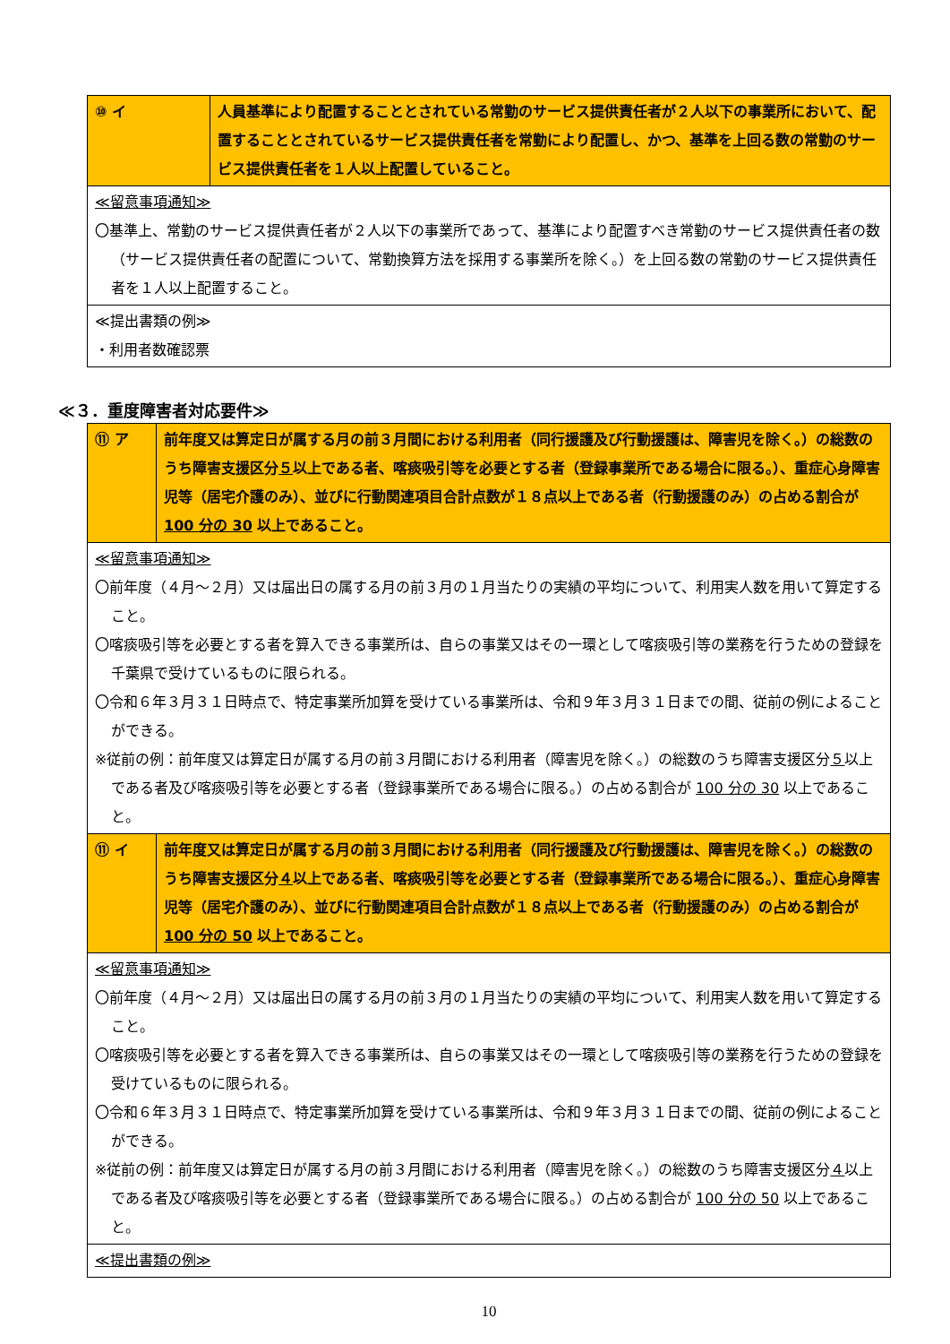| ⑩ イ | 人員基準により配置することとされている常勤のサービス提供責任者が２人以下の事業所において、配置することとされているサービス提供責任者を常勤により配置し、かつ、基準を上回る数の常勤のサービス提供責任者を１人以上配置していること。 |
| ≪留意事項通知≫ 〇基準上、常勤のサービス提供責任者が２人以下の事業所であって、基準により配置すべき常勤のサービス提供責任者の数（サービス提供責任者の配置について、常勤換算方法を採用する事業所を除く。）を上回る数の常勤のサービス提供責任者を１人以上配置すること。 | |
| ≪提出書類の例≫ ・利用者数確認票 | |
≪３．重度障害者対応要件≫
| ⑪ ア | 前年度又は算定日が属する月の前３月間における利用者（同行援護及び行動援護は、障害児を除く。）の総数のうち障害支援区分 ５ 以上である者、喀痰吸引等を必要とする者（登録事業所である場合に限る。）、重症心身障害児等（居宅介護のみ）、並びに行動関連項目合計点数が１８点以上である者（行動援護のみ）の占める割合が 100 分の 30 以上であること。 |
| ≪留意事項通知≫ 〇前年度（４月～２月）又は届出日の属する月の前３月の１月当たりの実績の平均について、利用実人数を用いて算定すること。 〇喀痰吸引等を必要とする者を算入できる事業所は、自らの事業又はその一環として喀痰吸引等の業務を行うための登録を千葉県で受けているものに限られる。 〇令和６年３月３１日時点で、特定事業所加算を受けている事業所は、令和９年３月３１日までの間、従前の例によることができる。 ※従前の例：前年度又は算定日が属する月の前３月間における利用者（障害児を除く。）の総数のうち障害支援区分 ５ 以上である者及び喀痰吸引等を必要とする者（登録事業所である場合に限る。）の占める割合が 100 分の 30 以上であること。 | |
| ⑪ イ | 前年度又は算定日が属する月の前３月間における利用者（同行援護及び行動援護は、障害児を除く。）の総数のうち障害支援区分 ４ 以上である者、喀痰吸引等を必要とする者（登録事業所である場合に限る。）、重症心身障害児等（居宅介護のみ）、並びに行動関連項目合計点数が１８点以上である者（行動援護のみ）の占める割合が 100 分の 50 以上であること。 |
| ≪留意事項通知≫ 〇前年度（４月～２月）又は届出日の属する月の前３月の１月当たりの実績の平均について、利用実人数を用いて算定すること。 〇喀痰吸引等を必要とする者を算入できる事業所は、自らの事業又はその一環として喀痰吸引等の業務を行うための登録を受けているものに限られる。 〇令和６年３月３１日時点で、特定事業所加算を受けている事業所は、令和９年３月３１日までの間、従前の例によることができる。 ※従前の例：前年度又は算定日が属する月の前３月間における利用者（障害児を除く。）の総数のうち障害支援区分 ４ 以上である者及び喀痰吸引等を必要とする者（登録事業所である場合に限る。）の占める割合が 100 分の 50 以上であること。 | |
| ≪提出書類の例≫ | |
10